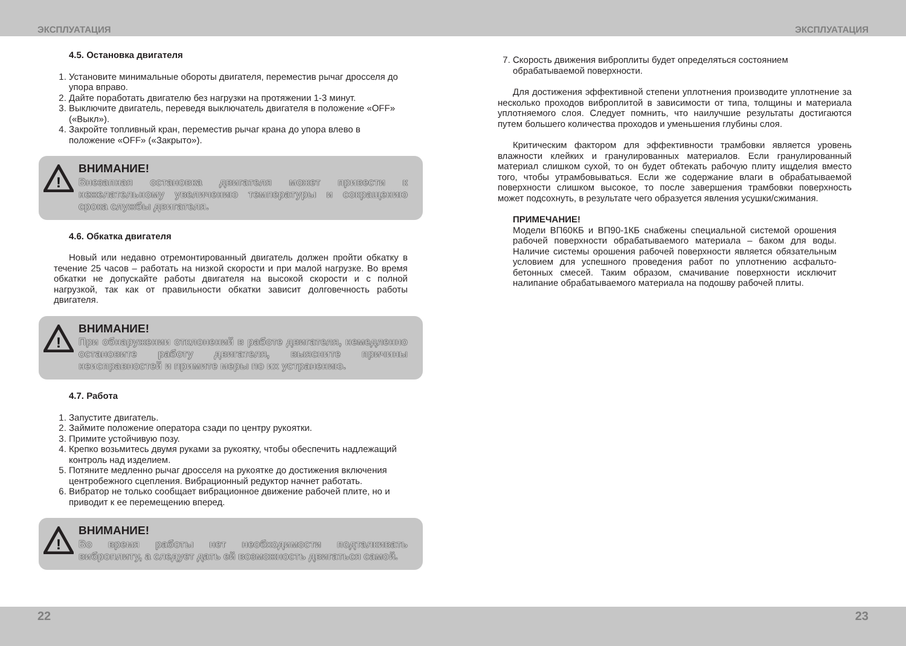ЭКСПЛУАТАЦИЯ ЭКСПЛУАТАЦИЯ
4.5. Остановка двигателя
1. Установите минимальные обороты двигателя, переместив рычаг дросселя до упора вправо.
2. Дайте поработать двигателю без нагрузки на протяжении 1-3 минут.
3. Выключите двигатель, переведя выключатель двигателя в положение «OFF» («Выкл»).
4. Закройте топливный кран, переместив рычаг крана до упора влево в положение «OFF» («Закрыто»).
!
ВНИМАНИЕ!
Внезапная остановка двигателя может привести к нежелательному увеличению температуры и сокращению срока службы двигателя.
4.6. Обкатка двигателя
Новый или недавно отремонтированный двигатель должен пройти обкатку в течение 25 часов – работать на низкой скорости и при малой нагрузке. Во время обкатки не допускайте работы двигателя на высокой скорости и с полной нагрузкой, так как от правильности обкатки зависит долговечность работы двигателя.
!
ВНИМАНИЕ!
При обнаружении отклонений в работе двигателя, немедленно остановите работу двигателя, выясните причины неисправностей и примите меры по их устранению.
4.7. Работа
1. Запустите двигатель.
2. Займите положение оператора сзади по центру рукоятки.
3. Примите устойчивую позу.
4. Крепко возьмитесь двумя руками за рукоятку, чтобы обеспечить надлежащий контроль над изделием.
5. Потяните медленно рычаг дросселя на рукоятке до достижения включения центробежного сцепления. Вибрационный редуктор начнет работать.
6. Вибратор не только сообщает вибрационное движение рабочей плите, но и приводит к ее перемещению вперед.
!
ВНИМАНИЕ!
Во время работы нет необходимости подталкивать виброплиту, а следует дать ей возможность двигаться самой.
7. Скорость движения виброплиты будет определяться состоянием обрабатываемой поверхности.
Для достижения эффективной степени уплотнения производите уплотнение за несколько проходов виброплитой в зависимости от типа, толщины и материала уплотняемого слоя. Следует помнить, что наилучшие результаты достигаются путем большего количества проходов и уменьшения глубины слоя.
Критическим фактором для эффективности трамбовки является уровень влажности клейких и гранулированных материалов. Если гранулированный материал слишком сухой, то он будет обтекать рабочую плиту ищделия вместо того, чтобы утрамбовываться. Если же содержание влаги в обрабатываемой поверхности слишком высокое, то после завершения трамбовки поверхность может подсохнуть, в результате чего образуется явления усушки/сжимания.
ПРИМЕЧАНИЕ!
Модели ВП60КБ и ВП90-1КБ снабжены специальной системой орошения рабочей поверхности обрабатываемого материала – баком для воды. Наличие системы орошения рабочей поверхности является обязательным условием для успешного проведения работ по уплотнению асфальто-бетонных смесей. Таким образом, смачивание поверхности исключит налипание обрабатываемого материала на подошву рабочей плиты.
22 23